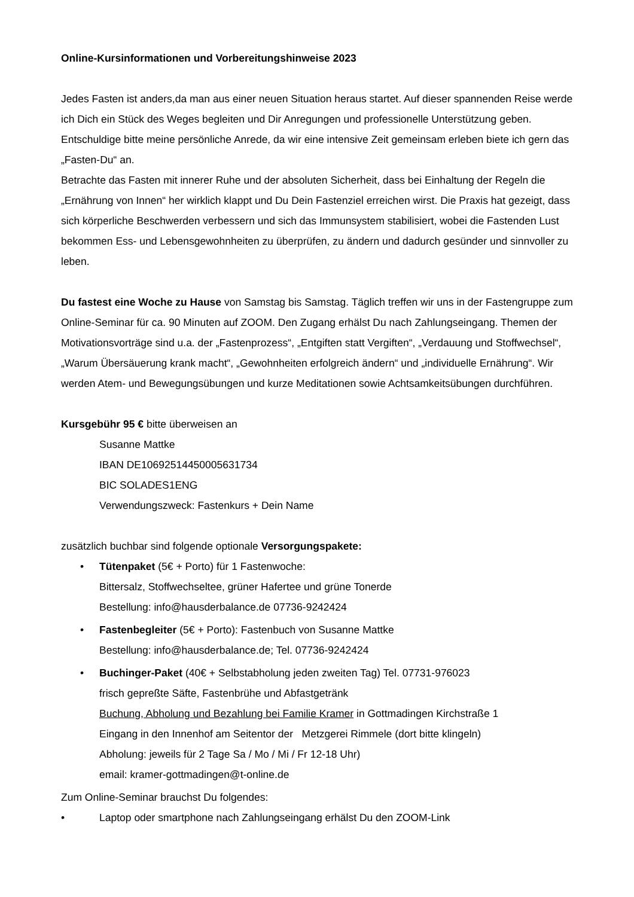Online-Kursinformationen und Vorbereitungshinweise 2023
Jedes Fasten ist anders,da man aus einer neuen Situation heraus startet. Auf dieser spannenden Reise werde ich Dich ein Stück des Weges begleiten und Dir Anregungen und professionelle Unterstützung geben. Entschuldige bitte meine persönliche Anrede, da wir eine intensive Zeit gemeinsam erleben biete ich gern das „Fasten-Du“ an.
Betrachte das Fasten mit innerer Ruhe und der absoluten Sicherheit, dass bei Einhaltung der Regeln die „Ernährung von Innen“ her wirklich klappt und Du Dein Fastenziel erreichen wirst. Die Praxis hat gezeigt, dass sich körperliche Beschwerden verbessern und sich das Immunsystem stabilisiert, wobei die Fastenden Lust bekommen Ess- und Lebensgewohnheiten zu überprüfen, zu ändern und dadurch gesünder und sinnvoller zu leben.
Du fastest eine Woche zu Hause von Samstag bis Samstag. Täglich treffen wir uns in der Fastengruppe zum Online-Seminar für ca. 90 Minuten auf ZOOM. Den Zugang erhälst Du nach Zahlungseingang. Themen der Motivationsvorträge sind u.a. der „Fastenprozess“, „Entgiften statt Vergiften“, „Verdauung und Stoffwechsel“, „Warum Übersäuerung krank macht“, „Gewohnheiten erfolgreich ändern“ und „individuelle Ernährung“. Wir werden Atem- und Bewegungsübungen und kurze Meditationen sowie Achtsamkeitsübungen durchführen.
Kursgebühr 95 € bitte überweisen an
Susanne Mattke
IBAN DE10692514450005631734
BIC SOLADES1ENG
Verwendungszweck: Fastenkurs + Dein Name
zusätzlich buchbar sind folgende optionale Versorgungspakete:
• Tütenpaket (5€ + Porto) für 1 Fastenwoche:
Bittersalz, Stoffwechseltee, grüner Hafertee und grüne Tonerde
Bestellung: info@hausderbalance.de 07736-9242424
• Fastenbegleiter (5€ + Porto): Fastenbuch von Susanne Mattke
Bestellung: info@hausderbalance.de; Tel. 07736-9242424
• Buchinger-Paket (40€ + Selbstabholung jeden zweiten Tag) Tel. 07731-976023
frisch gepreßte Säfte, Fastenbrühe und Abfastgetränk
Buchung, Abholung und Bezahlung bei Familie Kramer in Gottmadingen Kirchstraße 1
Eingang in den Innenhof am Seitentor der Metzgerei Rimmele (dort bitte klingeln)
Abholung: jeweils für 2 Tage Sa / Mo / Mi / Fr 12-18 Uhr)
email: kramer-gottmadingen@t-online.de
Zum Online-Seminar brauchst Du folgendes:
• Laptop oder smartphone nach Zahlungseingang erhälst Du den ZOOM-Link